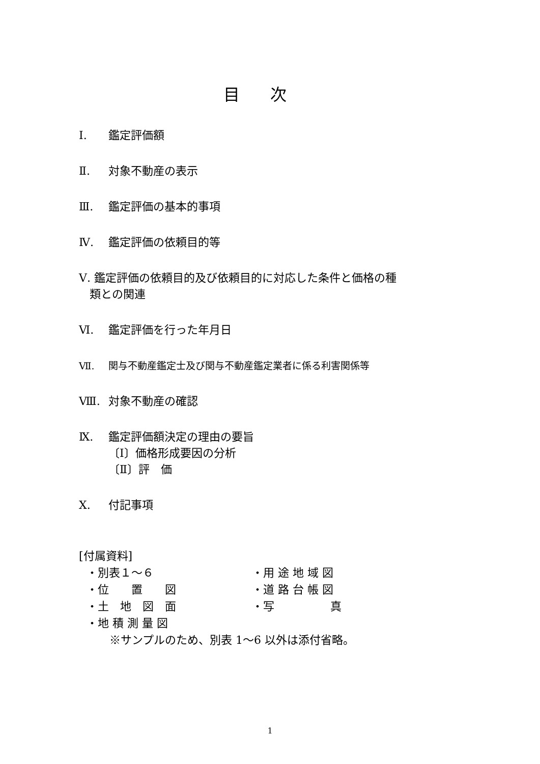目次
Ⅰ. 鑑定評価額
Ⅱ. 対象不動産の表示
Ⅲ. 鑑定評価の基本的事項
Ⅳ. 鑑定評価の依頼目的等
Ⅴ. 鑑定評価の依頼目的及び依頼目的に対応した条件と価格の種
類との関連
Ⅵ. 鑑定評価を行った年月日
Ⅶ. 関与不動産鑑定士及び関与不動産鑑定業者に係る利害関係等
Ⅷ. 対象不動産の確認
Ⅸ. 鑑定評価額決定の理由の要旨
〔Ⅰ〕価格形成要因の分析
〔Ⅱ〕評　価
Ⅹ. 付記事項
[付属資料]
・別表１～６ ・用 途 地 域 図
・位　　置　　図 ・道 路 台 帳 図
・土　地　図　面 ・写　　　　　真
・地 積 測 量 図
※サンプルのため、別表 1～6 以外は添付省略。
1